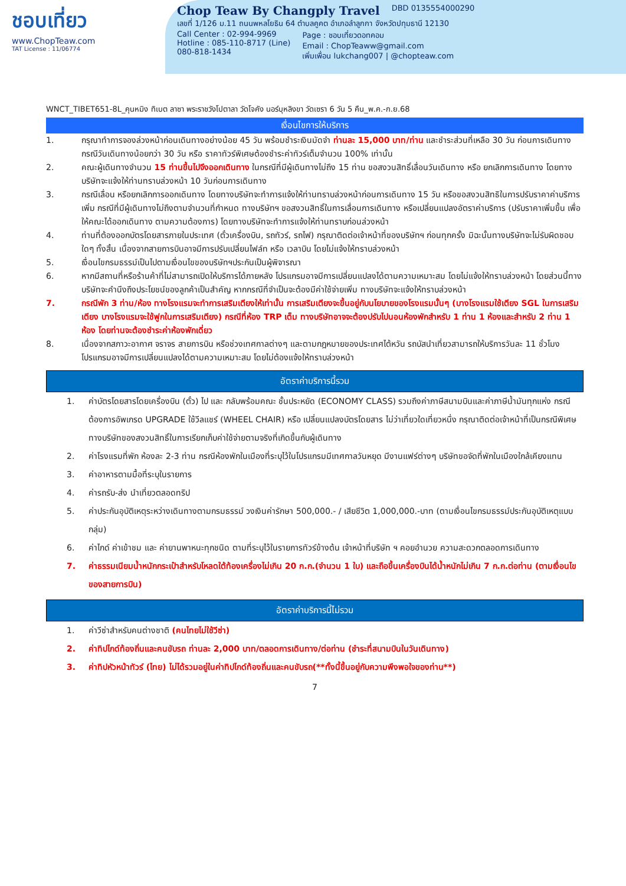ชอบเที่ยว
www.ChopTeaw.com
TAT License : 11/06774
Chop Teaw By Changply Travel DBD 0135554000290
เลขที่ 1/126 ม.11 ถนนพหลโยธิน 64 ตำบลคูคต อำเภอลำลูกกา จังหวัดปทุมธานี 12130
Call Center : 02-994-9969
Hotline : 085-110-8717 (Line)
080-818-1434
Page : ชอบเที่ยวดอทคอม
Email : ChopTeaww@gmail.com
เพิ่มเพื่อน lukchang007 | @chopteaw.com
WNCT_TIBET651-8L_คุนหมิง ทิเบต ลาซา พระราชวังโปตาลา วัดโจคัง นอร์บุหลิงขา วัดเซรา 6 วัน 5 คืน_พ.ค.-ก.ย.68
เงื่อนไขการให้บริการ
1. กรุณาทำการจองล่วงหน้าก่อนเดินทางอย่างน้อย 45 วัน พร้อมชำระเงินมัดจำ ท่านละ 15,000 บาท/ท่าน และชำระส่วนที่เหลือ 30 วัน ก่อนการเดินทาง กรณีวันเดินทางน้อยกว่า 30 วัน หรือ ราคาทัวร์พิเศษต้องชำระค่าทัวร์เต็มจำนวน 100% เท่านั้น
2. คณะผู้เดินทางจำนวน 15 ท่านขึ้นไปจึงออกเดินทาง ในกรณีที่มีผู้เดินทางไม่ถึง 15 ท่าน ขอสงวนสิทธิ์เลื่อนวันเดินทาง หรือ ยกเลิกการเดินทาง โดยทางบริษัทจะแจ้งให้ท่านทราบล่วงหน้า 10 วันก่อนการเดินทาง
3. กรณีเลื่อน หรือยกเลิกการออกเดินทาง โดยทางบริษัทจะทำการแจ้งให้ท่านทราบล่วงหน้าก่อนการเดินทาง 15 วัน หรือขอสงวนสิทธิในการปรับราคาค่าบริการเพิ่ม กรณีที่มีผู้เดินทางไม่ถึงตามจำนวนที่กำหนด ทางบริษัทฯ ขอสงวนสิทธิ์ในการเลื่อนการเดินทาง หรือเปลี่ยนแปลงอัตราค่าบริการ (ปรับราคาเพิ่มขึ้น เพื่อให้คณะได้ออกเดินทาง ตามความต้องการ) โดยทางบริษัทจะทำการแจ้งให้ท่านทราบก่อนล่วงหน้า
4. ท่านที่ต้องออกบัตรโดยสารภายในประเทศ (ตั๋วเครื่องบิน, รถทัวร์, รถไฟ) กรุณาติดต่อเจ้าหน้าที่ของบริษัทฯ ก่อนทุกครั้ง มิฉะนั้นทางบริษัทจะไม่รับผิดชอบใดๆ ทั้งสิ้น เนื่องจากสายการบินอาจมีการปรับเปลี่ยนไฟล์ท หรือ เวลาบิน โดยไม่แจ้งให้ทราบล่วงหน้า
5. เงื่อนไขกรมธรรม์เป็นไปตามเงื่อนไขของบริษัทฯประกันเป็นผู้พิจารณา
6. หากมีสถานที่หรือร้านค้าที่ไม่สามารถเปิดให้บริการได้ภายหลัง โปรแกรมอาจมีการเปลี่ยนแปลงได้ตามความเหมาะสม โดยไม่แจ้งให้ทราบล่วงหน้า โดยส่วนนี้ทางบริษัทจะคำนึงถึงประโยชน์ของลูกค้าเป็นสำคัญ หากกรณีที่จำเป็นจะต้องมีค่าใช้จ่ายเพิ่ม ทางบริษัทจะแจ้งให้ทราบล่วงหน้า
7. กรณีพัก 3 ท่าน/ห้อง ทางโรงแรมจะทำการเสริมเตียงให้เท่านั้น การเสริมเตียงจะขึ้นอยู่กับนโยบายของโรงแรมนั้นๆ (บางโรงแรมใช้เตียง SGL ในการเสริมเตียง บางโรงแรมจะใช้ฟูกในการเสริมเตียง) กรณีที่ห้อง TRP เต็ม ทางบริษัทอาจจะต้องปรับไปนอนห้องพักสำหรับ 1 ท่าน 1 ห้องและสำหรับ 2 ท่าน 1 ห้อง โดยท่านจะต้องชำระค่าห้องพักเดี่ยว
8. เนื่องจากสภาวะอากาศ จราจร สายการบิน หรือช่วงเทศกาลต่างๆ และตามกฎหมายของประเทศไต้หวัน รถบัสนำเที่ยวสามารถให้บริการวันละ 11 ชั่วโมง โปรแกรมอาจมีการเปลี่ยนแปลงได้ตามความเหมาะสม โดยไม่ต้องแจ้งให้ทราบล่วงหน้า
อัตราค่าบริการนี้รวม
1. ค่าบัตรโดยสารโดยเครื่องบิน (ตั๋ว) ไป และ กลับพร้อมคณะ ชั้นประหยัด (ECONOMY CLASS) รวมถึงค่าภาษีสนามบินและค่าภาษีน้ำมันทุกแห่ง กรณีต้องการอัพเกรด UPGRADE ใช้วีลแชร์ (WHEEL CHAIR) หรือ เปลี่ยนแปลงบัตรโดยสาร ไม่ว่าเที่ยวใดเที่ยวหนึ่ง กรุณาติดต่อเจ้าหน้าที่เป็นกรณีพิเศษ ทางบริษัทของสงวนสิทธิ์ในการเรียกเก็บค่าใช้จ่ายตามจริงที่เกิดขึ้นกับผู้เดินทาง
2. ค่าโรงแรมที่พัก ห้องละ 2-3 ท่าน กรณีห้องพักในเมืองที่ระบุไว้ในโปรแกรมมีเทศกาลวันหยุด มีงานแฟร์ต่างๆ บริษัทขอจัดที่พักในเมืองใกล้เคียงแทน
3. ค่าอาหารตามมื้อที่ระบุในรายการ
4. ค่ารถรับ-ส่ง นำเที่ยวตลอดทริป
5. ค่าประกันอุบัติเหตุระหว่างเดินทางตามกรมธรรม์ วงเงินค่ารักษา 500,000.- / เสียชีวิต 1,000,000.-บาท (ตามเงื่อนไขกรมธรรม์ประกันอุบัติเหตุแบบกลุ่ม)
6. ค่าไกด์ ค่าเข้าชม และ ค่ายานพาหนะทุกชนิด ตามที่ระบุไว้ในรายการทัวร์ข้างต้น เจ้าหน้าที่บริษัท ฯ คอยอำนวย ความสะดวกตลอดการเดินทาง
7. ค่าธรรมเนียมน้ำหนักกระเป๋าสำหรับโหลดใต้ท้องเครื่องไม่เกิน 20 ก.ก.(จำนวน 1 ใบ) และถือขึ้นเครื่องบินได้น้ำหนักไม่เกิน 7 ก.ก.ต่อท่าน (ตามเงื่อนไขของสายการบิน)
อัตราค่าบริการนี้ไม่รวม
1. ค่าวีซ่าสำหรับคนต่างชาติ (คนไทยไม่ใช้วีซ่า)
2. ค่าทิปไกด์ท้องถิ่นและคนขับรถ ท่านละ 2,000 บาท/ตลอดการเดินทาง/ต่อท่าน (ชำระที่สนามบินในวันเดินทาง)
3. ค่าทิปหัวหน้าทัวร์ (ไทย) ไม่ได้รวมอยู่ในค่าทิปไกด์ท้องถิ่นและคนขับรถ(**ทั้งนี้ขึ้นอยู่กับความพึงพอใจของท่าน**)
7